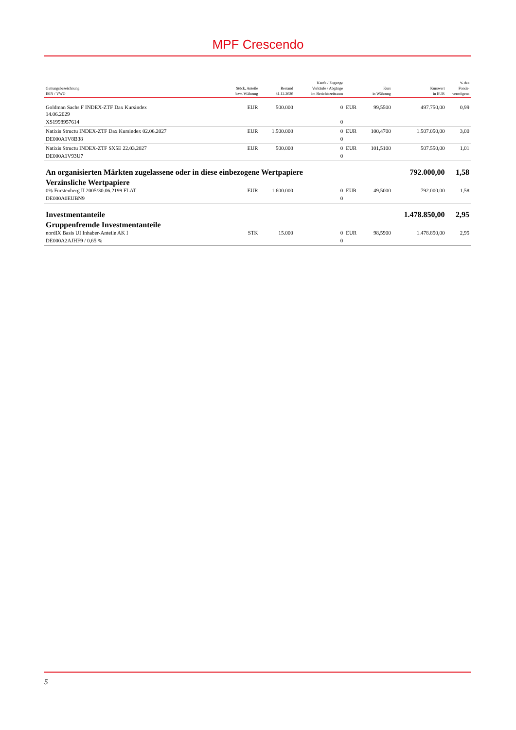MPF Crescendo
| Gattungsbezeichnung ISIN / VWG | Stück, Anteile bzw. Währung | Bestand 31.12.2020 | Käufe / Zugänge Verkäufe / Abgänge im Berichtszeitraum | | Kurs in Währung | Kurswert in EUR | % des Fonds- vermögens |
| --- | --- | --- | --- | --- | --- | --- | --- |
| Goldman Sachs F INDEX-ZTF Dax Kursindex 14.06.2029 | EUR | 500.000 | 0 | EUR | 99,5500 | 497.750,00 | 0,99 |
| XS1998957614 | | | 0 | | | | |
| Natixis Structu INDEX-ZTF Dax Kursindex 02.06.2027 | EUR | 1.500.000 | 0 | EUR | 100,4700 | 1.507.050,00 | 3,00 |
| DE000A1V8B38 | | | 0 | | | | |
| Natixis Structu INDEX-ZTF SX5E 22.03.2027 | EUR | 500.000 | 0 | EUR | 101,5100 | 507.550,00 | 1,01 |
| DE000A1V93U7 | | | 0 | | | | |
| An organisierten Märkten zugelassene oder in diese einbezogene Wertpapiere | | | | | | 792.000,00 | 1,58 |
| Verzinsliche Wertpapiere | | | | | | | |
| 0% Fürstenberg II 2005/30.06.2199 FLAT | EUR | 1.600.000 | 0 | EUR | 49,5000 | 792.000,00 | 1,58 |
| DE000A0EUBN9 | | | 0 | | | | |
| Investmentanteile | | | | | | 1.478.850,00 | 2,95 |
| Gruppenfremde Investmentanteile | | | | | | | |
| nordIX Basis UI Inhaber-Anteile AK I | STK | 15.000 | 0 | EUR | 98,5900 | 1.478.850,00 | 2,95 |
| DE000A2AJHF9 / 0,65 % | | | 0 | | | | |
5